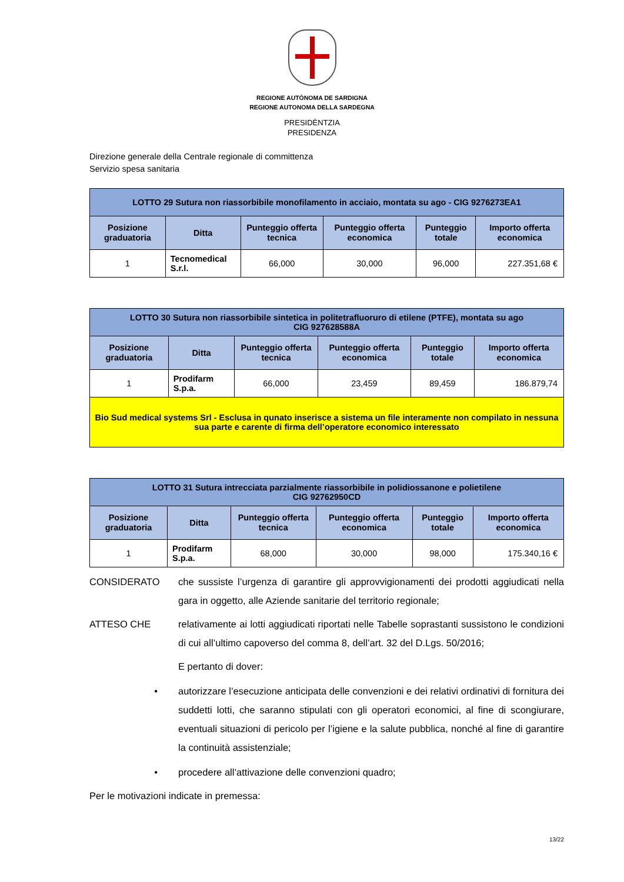REGIONE AUTÒNOMA DE SARDIGNA
REGIONE AUTONOMA DELLA SARDEGNA
PRESIDÈNTZIA
PRESIDENZA
Direzione generale della Centrale regionale di committenza
Servizio spesa sanitaria
| LOTTO 29 Sutura non riassorbibile monofilamento in acciaio, montata su ago - CIG 9276273EA1 | | | | | |
| --- | --- | --- | --- | --- | --- |
| Posizione graduatoria | Ditta | Punteggio offerta tecnica | Punteggio offerta economica | Punteggio totale | Importo offerta economica |
| 1 | Tecnomedical S.r.l. | 66,000 | 30,000 | 96,000 | 227.351,68 € |
| LOTTO 30 Sutura non riassorbibile sintetica in politetrafluoruro di etilene (PTFE), montata su ago CIG 927628588A | | | | | |
| --- | --- | --- | --- | --- | --- |
| Posizione graduatoria | Ditta | Punteggio offerta tecnica | Punteggio offerta economica | Punteggio totale | Importo offerta economica |
| 1 | Prodifarm S.p.a. | 66,000 | 23,459 | 89,459 | 186.879,74 |
| Bio Sud medical systems Srl - Esclusa in qunato inserisce a sistema un file interamente non compilato in nessuna sua parte e carente di firma dell’operatore economico interessato | | | | | |
| LOTTO 31 Sutura intrecciata parzialmente riassorbibile in polidiossanone e polietilene CIG 92762950CD | | | | | |
| --- | --- | --- | --- | --- | --- |
| Posizione graduatoria | Ditta | Punteggio offerta tecnica | Punteggio offerta economica | Punteggio totale | Importo offerta economica |
| 1 | Prodifarm S.p.a. | 68,000 | 30,000 | 98,000 | 175.340,16 € |
CONSIDERATO che sussiste l’urgenza di garantire gli approvvigionamenti dei prodotti aggiudicati nella gara in oggetto, alle Aziende sanitarie del territorio regionale;
ATTESO CHE relativamente ai lotti aggiudicati riportati nelle Tabelle soprastanti sussistono le condizioni di cui all’ultimo capoverso del comma 8, dell’art. 32 del D.Lgs. 50/2016;
E pertanto di dover:
• autorizzare l’esecuzione anticipata delle convenzioni e dei relativi ordinativi di fornitura dei suddetti lotti, che saranno stipulati con gli operatori economici, al fine di scongiurare, eventuali situazioni di pericolo per l’igiene e la salute pubblica, nonché al fine di garantire la continuità assistenziale;
• procedere all’attivazione delle convenzioni quadro;
Per le motivazioni indicate in premessa:
13/22